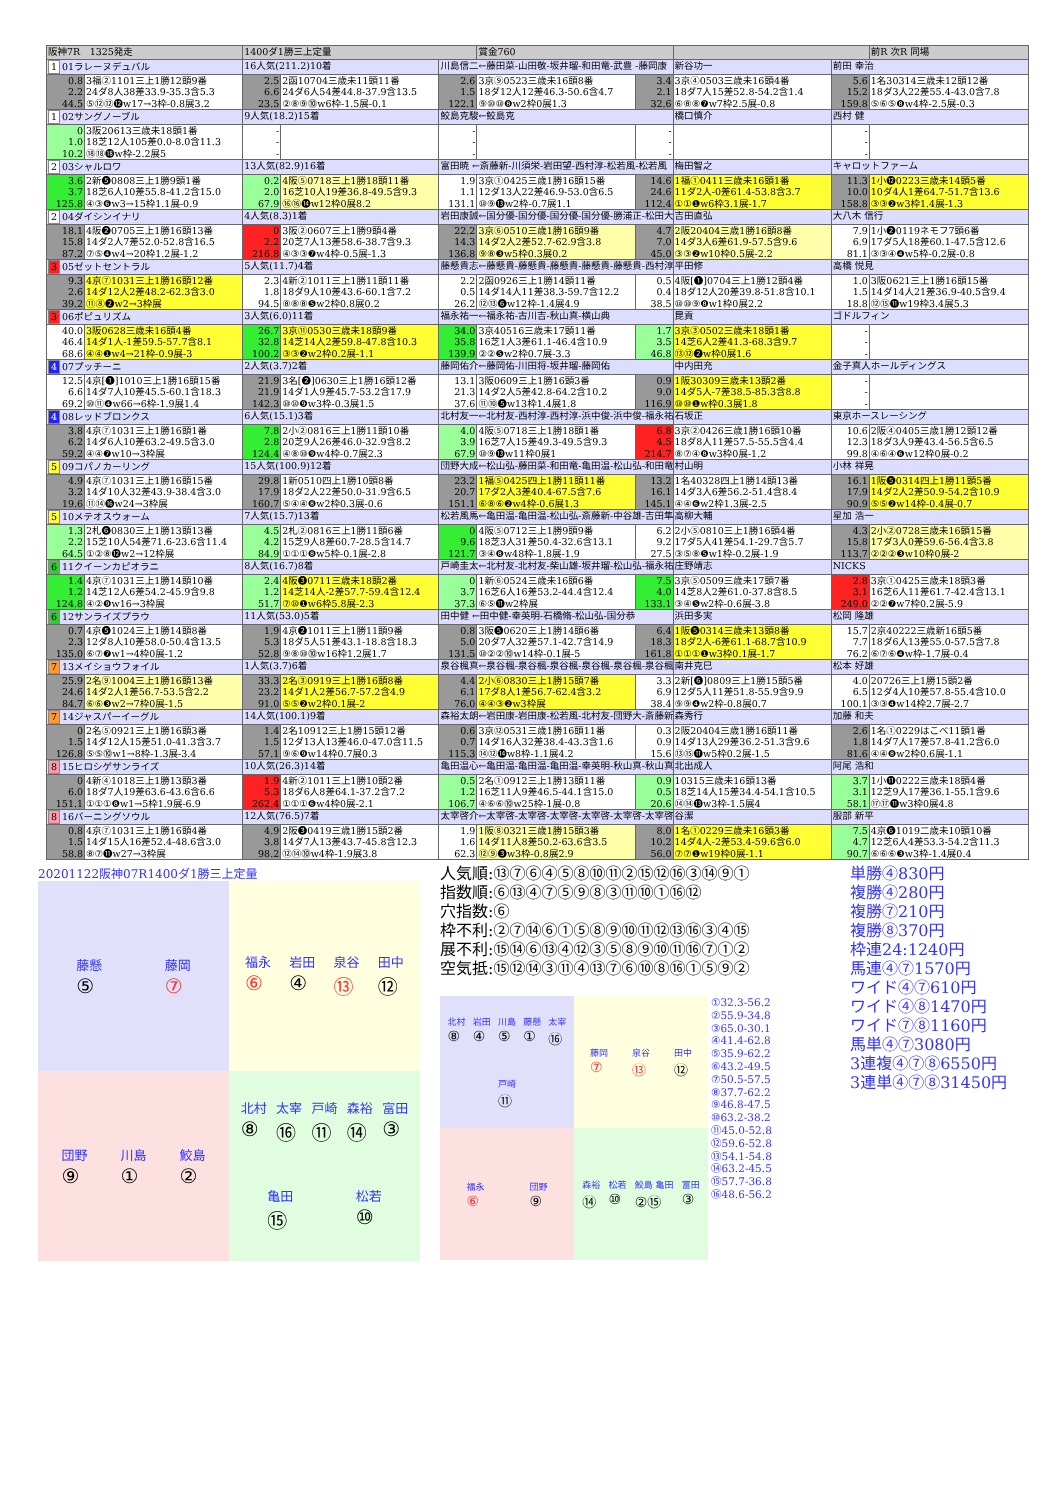| 阪神7R 1325発走 | | 1400ダ1勝三上定量 | | | 賞金760 | | | | 前R 次R 同場 |
| 1 01ラレーヌデュバル | | 16人気(211.2)10着 | | 川島信二←藤田菜-山田敬-坂井瑠-和田竜-武豊 -藤岡康 | | | 新谷功一 | 前田 幸治 | |
| 0.8 2.2 44.5 | 3福②1101三上1勝12頭9番 24ダ8人38差33.9-35.3含5.3 ⑤⑫⑫⓬w17→3枠-0.8展3.2 | 2.5 6.6 23.5 | 2函10704三歳未11頭11番 24ダ6人54差44.8-37.9含13.5 ②⑧⑨⓾w6枠-1.5展-0.1 | 2.6 1.5 122.1 | 3京⑨0523三歳未16頭8番 18ダ12人12差46.3-50.6含4.7 ⑨⑩⑩❽w2枠0展1.3 | 3.4 2.1 32.6 | 3京④0503三歳未16頭4番 18ダ7人15差52.8-54.2含1.4 ⑥⑧⑧❼w7枠2.5展-0.8 | 5.6 15.2 159.8 | 1名30314三歳未12頭12番 18ダ3人22差55.4-43.0含7.8 ⑤⑥⑤❽w4枠-2.5展-0.3 |
| 1 02サングノーブル | | 9人気(18.2)15着 | | 鮫島克駿←鮫島克 | | | 橋口慎介 | 西村 健 | |
| 0 1.0 10.2 | 3阪20613三歳未18頭1番 18芝12人105差0.0-8.0含11.3 ⑱⑱⓲w枠-2.2展5 | - - - | | - - - | | - - - | | - - - | |
| 2 03シャルロワ | | 13人気(82.9)16着 | | 富田暁 ←斎藤新-川須栄-岩田望-西村淳-松若風-松若風 | | | 梅田智之 | キャロットファーム | |
| 3.6 3.7 125.8 | 2新❺0808三上1勝9頭1番 18芝6人10差55.8-41.2含15.0 ④③❻w3→15枠1.1展-0.9 | 0.2 2.0 67.9 | 4阪⑤0718三上1勝18頭11番 16芝10人19差36.8-49.5含9.3 ⑯⑯⓮w12枠0展8.2 | 1.9 1.1 131.1 | 3京①0425三歳1勝16頭15番 12ダ13人22差46.9-53.0含6.5 ⑩⑨⓭w2枠-0.7展1.1 | 14.6 24.6 112.4 | 1福①0411三歳未16頭1番 11ダ2人-0差61.4-53.8含3.7 ①①❶w6枠3.1展-1.7 | 11.3 10.0 158.8 | 1小⓬0223三歳未14頭5番 10ダ4人1差64.7-51.7含13.6 ③③❷w3枠1.4展-1.3 |
| 2 04ダイシンイナリ | | 4人気(8.3)1着 | | 岩田康誠←国分優-国分優-国分優-国分優-勝浦正-松田大 | | | 吉田直弘 | 大八木 信行 | |
| 18.1 15.8 87.2 | 4阪❷0705三上1勝16頭13番 14ダ2人7差52.0-52.8含16.5 ⑦⑤❹w4→20枠1.2展-1.2 | 0 2.2 216.8 | 3阪②0607三上1勝9頭4番 20芝7人13差58.6-38.7含9.3 ④③③❼w4枠-0.5展-1.3 | 22.2 14.3 136.8 | 3京⑥0510三歳1勝16頭9番 14ダ2人2差52.7-62.9含3.8 ⑨⑧❸w5枠0.3展0.2 | 4.7 7.0 45.0 | 2阪20404三歳1勝16頭8番 14ダ3人6差61.9-57.5含9.6 ③③❷w10枠0.5展-2.2 | 7.9 6.9 81.1 | 1小❷0119ネモフ7頭6番 17ダ5人18差60.1-47.5含12.6 ③③④❹w5枠-0.2展-0.8 |
| 3 05ゼットセントラル | | 5人気(11.7)4着 | | 藤懸貴志←藤懸貴-藤懸貴-藤懸貴-藤懸貴-藤懸貴-西村淳 | | | 平田修 | 高橋 悦見 | |
| 9.3 2.6 39.2 | 4京⑦1031三上1勝16頭12番 14ダ12人2差48.2-62.3含3.0 ⑪⑧❷w2→3枠展 | 2.3 1.8 94.5 | 4新②1011三上1勝11頭11番 18ダ9人10差43.6-60.1含7.2 ⑧⑧⑧❺w2枠0.8展0.2 | 2.2 0.5 26.2 | 2函0926三上1勝14頭11番 14ダ14人11差38.3-59.7含12.2 ⑫⑬❻w12枠-1.4展4.9 | 0.5 0.4 38.5 | 4阪[❶]0704三上1勝12頭4番 18ダ12人20差39.8-51.8含10.1 ⑩⑩⑨❽w1枠0展2.2 | 1.0 1.5 18.8 | 3阪0621三上1勝16頭15番 14ダ14人21差36.9-40.5含9.4 ⑫⑮⓫w19枠3.4展5.3 |
| 3 06ポピュリズム | | 3人気(6.0)11着 | | 福永祐一←福永祐-古川吉-秋山真-横山典 | | | 昆貢 | ゴドルフィン | |
| 40.0 46.4 68.6 | 3阪0628三歳未16頭4番 14ダ1人-1差59.5-57.7含8.1 ④④❶w4→21枠-0.9展-3 | 26.7 32.8 100.2 | 3京⑪0530三歳未18頭9番 14芝14人2差59.8-47.8含10.3 ③③❷w2枠0.2展-1.1 | 34.0 35.8 139.9 | 3京40516三歳未17頭11番 16芝1人3差61.1-46.4含10.9 ②②❺w2枠0.7展-3.3 | 1.7 3.5 46.8 | 3京③0502三歳未18頭1番 14芝6人2差41.3-68.3含9.7 ⑬⑫❷w枠0展1.6 | - - - | |
| 4 07プッチーニ | | 2人気(3.7)2着 | | 藤岡佑介←藤岡佑-川田将-坂井瑠-藤岡佑 | | | 中内田充 | 金子真人ホールディングス | |
| 12.5 6.6 69.2 | 4京[❶]1010三上1勝16頭15番 14ダ7人10差45.5-60.1含18.3 ⑩⑪❹w66→6枠-1.9展1.4 | 21.9 21.9 142.3 | 3名[❷]0630三上1勝16頭12番 14ダ1人9差45.7-53.2含17.9 ⑩⑩❾w3枠-0.3展1.5 | 13.1 21.3 37.6 | 3阪0609三上1勝16頭3番 14ダ2人5差42.8-64.2含10.2 ⑪⑩❺w13枠1.4展1.8 | 0.9 9.0 116.9 | 1阪30309三歳未13頭2番 14ダ5人-7差38.5-85.3含8.8 ⑩⑩❶w枠0.3展1.8 | - - - | |
| 4 08レッドブロンクス | | 6人気(15.1)3着 | | 北村友一←北村友-西村淳-西村淳-浜中俊-浜中俊-福永祐 | | | 石坂正 | 東京ホースレーシング | |
| 3.8 6.2 59.2 | 4京⑦1031三上1勝16頭1番 14ダ6人10差63.2-49.5含3.0 ④④❼w10→3枠展 | 7.8 2.8 124.4 | 2小②0816三上1勝11頭10番 20芝9人26差46.0-32.9含8.2 ④⑧⑩❾w4枠-0.7展2.3 | 4.0 3.9 67.9 | 4阪⑤0718三上1勝18頭1番 16芝7人15差49.3-49.5含9.3 ⑩⑨⓭w11枠0展1 | 6.8 4.5 214.7 | 3京②0426三歳1勝16頭10番 18ダ8人11差57.5-55.5含4.4 ⑧⑦④❽w3枠0展-1.2 | 10.6 12.3 99.8 | 2阪④0405三歳1勝12頭12番 18ダ3人9差43.4-56.5含6.5 ④⑥④❻w12枠0展-0.2 |
| 5 09コパノカーリング | | 15人気(100.9)12着 | | 団野大成←松山弘-藤田菜-和田竜-亀田温-松山弘-和田竜 | | | 村山明 | 小林 祥晃 | |
| 4.9 3.2 19.6 | 4京⑦1031三上1勝16頭15番 14ダ10人32差43.9-38.4含3.0 ⑪⑭⓰w24→3枠展 | 29.8 17.9 160.7 | 1新0510四上1勝10頭8番 18ダ2人22差50.0-31.9含6.5 ⑤④④❽w2枠0.3展-0.6 | 23.2 20.7 151.1 | 1福⑤0425四上1勝11頭11番 17ダ2人3差40.4-67.5含7.6 ⑥⑧⑥❷w4枠-0.6展1.3 | 13.2 16.1 145.1 | 1名40328四上1勝14頭13番 14ダ3人6差56.2-51.4含8.4 ④④❻w2枠1.3展-2.5 | 16.1 17.9 90.9 | 1阪❺0314四上1勝11頭5番 14ダ2人2差50.9-54.2含10.9 ⑤⑤❷w14枠-0.4展-0.7 |
| 5 10メテオスウォーム | | 7人気(15.7)13着 | | 松若風馬←亀田温-亀田温-松山弘-斎藤新-中谷雄-吉田隼 | | | 高柳大輔 | 星加 浩一 | |
| 1.3 2.2 64.5 | 2札❻0830三上1勝13頭13番 15芝10人54差71.6-23.6含11.4 ①②⑧⓬w2→12枠展 | 4.5 4.2 84.9 | 2札②0816三上1勝11頭6番 15芝9人8差60.7-28.5含14.7 ①①①❽w5枠-0.1展-2.8 | 0 9.6 121.7 | 4阪⑤0712三上1勝9頭9番 18芝3人31差50.4-32.6含13.1 ③④❽w48枠-1.8展-1.9 | 6.2 9.2 27.5 | 2小⑤0810三上1勝16頭4番 17ダ5人41差54.1-29.7含5.7 ③⑤⑧❺w1枠-0.2展-1.9 | 4.3 15.8 113.7 | 2小②0728三歳未16頭15番 17ダ3人0差59.6-56.4含3.8 ②②②❸w10枠0展-2 |
| 6 11クイーンカピオラニ | | 8人気(16.7)8着 | | 戸崎圭太←北村友-北村友-柴山雄-坂井瑠-松山弘-福永祐 | | | 庄野靖志 | NICKS | |
| 1.4 1.2 124.8 | 4京⑦1031三上1勝14頭10番 14芝12人6差54.2-45.9含9.8 ④②❾w16→3枠展 | 2.4 1.2 51.7 | 4阪❸0711三歳未18頭2番 14芝14人-2差57.7-59.4含12.4 ⑦⑩❶w6枠5.8展-2.3 | 0 3.7 37.3 | 1新⑥0524三歳未16頭6番 16芝6人16差53.2-44.4含12.4 ⑥⑤⓫w2枠展 | 7.5 4.0 133.1 | 3京⑤0509三歳未17頭7番 14芝8人2差61.0-37.8含8.5 ③④❺w2枠-0.6展-3.8 | 2.8 3.1 249.0 | 3京①0425三歳未18頭3番 16芝6人11差61.7-42.4含13.1 ②②❼w7枠0.2展-5.9 |
| 6 12サンライズプラウ | | 11人気(53.0)5着 | | 田中健 ←田中健-幸英明-石橋脩-松山弘-国分恭 | | | 浜田多実 | 松岡 隆雄 | |
| 0.7 2.3 135.0 | 4京❺1024三上1勝14頭8番 12ダ8人10差58.0-50.4含13.5 ⑥⑦❼w1→4枠0展-1.2 | 1.9 5.3 52.8 | 4京❷1011三上1勝11頭9番 18ダ5人51差43.1-18.8含18.3 ⑨⑧⑩⓾w16枠1.2展1.7 | 0.8 5.0 131.5 | 3阪❺0620三上1勝14頭6番 20ダ7人32差57.1-42.7含14.9 ⑩②②⓾w14枠-0.1展-5 | 6.4 18.3 161.8 | 1阪❺0314三歳未13頭8番 18ダ2人-6差61.1-68.7含10.9 ①①①❶w3枠0.1展-1.7 | 15.7 7.7 76.2 | 2京40222三歳新16頭5番 18ダ6人13差55.0-57.5含7.8 ⑥⑦⑥❹w枠-1.7展-0.4 |
| 7 13メイショウフォイル | | 1人気(3.7)6着 | | 泉谷楓真←泉谷楓-泉谷楓-泉谷楓-泉谷楓-泉谷楓-泉谷楓 | | | 南井克巳 | 松本 好雄 | |
| 25.9 24.6 84.7 | 2名⑨1004三上1勝16頭13番 14ダ2人1差56.7-53.5含2.2 ⑥⑥❸w2→7枠0展-1.5 | 33.3 23.2 91.0 | 2名③0919三上1勝16頭8番 14ダ1人2差56.7-57.2含4.9 ⑤⑤❷w2枠0.1展-2 | 4.4 6.1 76.0 | 2小⑥0830三上1勝15頭7番 17ダ8人1差56.7-62.4含3.2 ④④③❷w3枠展 | 3.3 6.9 38.4 | 2新[❻]0809三上1勝15頭5番 12ダ5人11差51.8-55.9含9.9 ⑨⑨❹w2枠-0.8展0.7 | 4.0 6.5 100.1 | 20726三上1勝15頭2番 12ダ4人10差57.8-55.4含10.0 ③③❹w14枠2.7展-2.7 |
| 7 14ジャスパーイーグル | | 14人気(100.1)9着 | | 森裕太朗←岩田康-岩田康-松若風-北村友-団野大-斎藤新 | | | 森秀行 | 加藤 和夫 | |
| 0 1.5 126.8 | 2名⑤0921三上1勝16頭3番 14ダ12人15差51.0-41.3含3.7 ⑤⑤⓾w1→8枠-1.3展-3.4 | 1.4 1.5 57.1 | 2名10912三上1勝15頭12番 12ダ13人13差46.0-47.0含11.5 ⑨⑥❾w14枠0.7展0.3 | 0.6 0.7 115.3 | 3京⑫0531三歳1勝16頭11番 14ダ16人32差38.4-43.3含1.6 ⑭⑫⓮w8枠-1.1展4.2 | 0.3 0.9 15.6 | 2阪20404三歳1勝16頭11番 14ダ13人29差36.2-51.3含9.6 ⑬⑮⓫w5枠0.2展-1.5 | 2.6 1.8 81.6 | 1名①0229はこべ11頭1番 14ダ7人17差57.8-41.2含6.0 ④④❽w2枠0.6展-1.1 |
| 8 15ヒロシゲサンライズ | | 10人気(26.3)14着 | | 亀田温心←亀田温-亀田温-亀田温-幸英明-秋山真-秋山真 | | | 北出成人 | 阿尾 浩和 | |
| 0 6.0 151.1 | 4新④1018三上1勝13頭3番 18ダ7人19差63.6-43.6含6.6 ①①①❽w1→5枠1.9展-6.9 | 1.9 5.3 262.4 | 4新②1011三上1勝10頭2番 18ダ6人8差64.1-37.2含7.2 ①①①❻w4枠0展-2.1 | 0.5 1.2 106.7 | 2名①0912三上1勝13頭11番 16芝11人9差46.5-44.1含15.0 ④⑥⑥⓾w25枠-1展-0.8 | 0.9 0.5 20.6 | 10315三歳未16頭13番 18芝14人15差34.4-54.1含10.5 ⑭⑭⓭w3枠-1.5展4 | 3.7 3.1 58.1 | 1小⓫0222三歳未18頭4番 12芝9人17差36.1-55.1含9.6 ⑰⑰⓫w3枠0展4.8 |
| 8 16バーニングソウル | | 12人気(76.5)7着 | | 太宰啓介←太宰啓-太宰啓-太宰啓-太宰啓-太宰啓-太宰啓 | | | 谷潔 | 服部 新平 | |
| 0.8 1.5 58.8 | 4京⑦1031三上1勝16頭4番 14ダ15人16差52.4-48.6含3.0 ⑧⑦⓫w27→3枠展 | 4.9 3.8 98.2 | 2阪❸0419三歳1勝15頭2番 14ダ7人13差43.7-45.8含12.3 ⑫⑭⓾w4枠-1.9展3.8 | 1.9 1.6 62.3 | 1阪⑧0321三歳1勝15頭3番 14ダ11人8差50.2-63.6含3.5 ⑫⑨❸w3枠-0.8展2.9 | 8.0 10.2 56.0 | 1名①0229三歳未16頭3番 14ダ4人-2差53.4-59.6含6.0 ⑦⑦❶w19枠0展-1.1 | 7.5 4.7 90.7 | 4京❻1019二歳未10頭10番 12芝6人4差53.3-54.2含11.3 ⑥⑥⑥❸w3枠-1.4展0.4 |
20201122阪神07R1400ダ1勝三上定量
藤懸
⑤ 藤岡
⑦
福永
⑥ 岩田
④ 泉谷
⑬ 田中
⑫
団野
⑨ 川島
① 鮫島
②
北村
⑧ 太宰
⑯ 戸崎
⑪ 森裕
⑭ 富田
③ 亀田
⑮ 松若
⑩
人気順:⑬⑦⑥④⑤⑧⑩⑪②⑮⑫⑯③⑭⑨①
指数順:⑥⑬④⑦⑤⑨⑧③⑪⑩①⑯⑫
穴指数:⑥
枠不利:②⑦⑭⑥①⑤⑧⑨⑩⑪⑫⑬⑯③④⑮
展不利:⑮⑭⑥⑬④⑫③⑤⑧⑨⑩⑪⑯⑦①②
空気抵:⑮⑫⑭③⑪④⑬⑦⑥⑩⑧⑯①⑤⑨②
北村
⑧ 岩田
④ 川島
⑤ 藤懸
① 太宰
⑯ 戸崎
⑪
藤岡
⑦ 泉谷
⑬ 田中
⑫
福永
⑥ 団野
⑨
森裕
⑭ 松若
⑩ 鮫島 亀田
②⑮ 富田
③
①32.3-56.2
②55.9-34.8
③65.0-30.1
④41.4-62.8
⑤35.9-62.2
⑥43.2-49.5
⑦50.5-57.5
⑧37.7-62.2
⑨46.8-47.5
⑩63.2-38.2
⑪45.0-52.8
⑫59.6-52.8
⑬54.1-54.8
⑭63.2-45.5
⑮57.7-36.8
⑯48.6-56.2
単勝④830円
複勝④280円
複勝⑦210円
複勝⑧370円
枠連24:1240円
馬連④⑦1570円
ワイド④⑦610円
ワイド④⑧1470円
ワイド⑦⑧1160円
馬単④⑦3080円
3連複④⑦⑧6550円
3連単④⑦⑧31450円